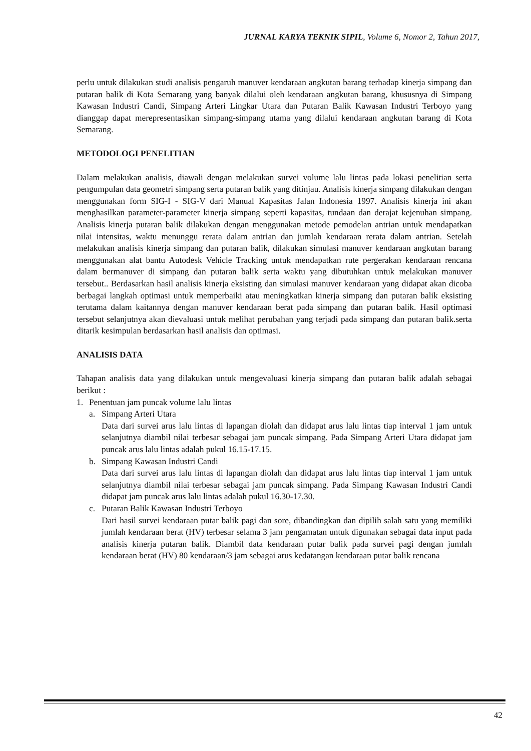JURNAL KARYA TEKNIK SIPIL, Volume 6, Nomor 2, Tahun 2017,
perlu untuk dilakukan studi analisis pengaruh manuver kendaraan angkutan barang terhadap kinerja simpang dan putaran balik di Kota Semarang yang banyak dilalui oleh kendaraan angkutan barang, khususnya di Simpang Kawasan Industri Candi, Simpang Arteri Lingkar Utara dan Putaran Balik Kawasan Industri Terboyo yang dianggap dapat merepresentasikan simpang-simpang utama yang dilalui kendaraan angkutan barang di Kota Semarang.
METODOLOGI PENELITIAN
Dalam melakukan analisis, diawali dengan melakukan survei volume lalu lintas pada lokasi penelitian serta pengumpulan data geometri simpang serta putaran balik yang ditinjau. Analisis kinerja simpang dilakukan dengan menggunakan form SIG-I - SIG-V dari Manual Kapasitas Jalan Indonesia 1997. Analisis kinerja ini akan menghasilkan parameter-parameter kinerja simpang seperti kapasitas, tundaan dan derajat kejenuhan simpang. Analisis kinerja putaran balik dilakukan dengan menggunakan metode pemodelan antrian untuk mendapatkan nilai intensitas, waktu menunggu rerata dalam antrian dan jumlah kendaraan rerata dalam antrian. Setelah melakukan analisis kinerja simpang dan putaran balik, dilakukan simulasi manuver kendaraan angkutan barang menggunakan alat bantu Autodesk Vehicle Tracking untuk mendapatkan rute pergerakan kendaraan rencana dalam bermanuver di simpang dan putaran balik serta waktu yang dibutuhkan untuk melakukan manuver tersebut.. Berdasarkan hasil analisis kinerja eksisting dan simulasi manuver kendaraan yang didapat akan dicoba berbagai langkah optimasi untuk memperbaiki atau meningkatkan kinerja simpang dan putaran balik eksisting terutama dalam kaitannya dengan manuver kendaraan berat pada simpang dan putaran balik. Hasil optimasi tersebut selanjutnya akan dievaluasi untuk melihat perubahan yang terjadi pada simpang dan putaran balik.serta ditarik kesimpulan berdasarkan hasil analisis dan optimasi.
ANALISIS DATA
Tahapan analisis data yang dilakukan untuk mengevaluasi kinerja simpang dan putaran balik adalah sebagai berikut :
1. Penentuan jam puncak volume lalu lintas
a. Simpang Arteri Utara
Data dari survei arus lalu lintas di lapangan diolah dan didapat arus lalu lintas tiap interval 1 jam untuk selanjutnya diambil nilai terbesar sebagai jam puncak simpang. Pada Simpang Arteri Utara didapat jam puncak arus lalu lintas adalah pukul 16.15-17.15.
b. Simpang Kawasan Industri Candi
Data dari survei arus lalu lintas di lapangan diolah dan didapat arus lalu lintas tiap interval 1 jam untuk selanjutnya diambil nilai terbesar sebagai jam puncak simpang. Pada Simpang Kawasan Industri Candi didapat jam puncak arus lalu lintas adalah pukul 16.30-17.30.
c. Putaran Balik Kawasan Industri Terboyo
Dari hasil survei kendaraan putar balik pagi dan sore, dibandingkan dan dipilih salah satu yang memiliki jumlah kendaraan berat (HV) terbesar selama 3 jam pengamatan untuk digunakan sebagai data input pada analisis kinerja putaran balik. Diambil data kendaraan putar balik pada survei pagi dengan jumlah kendaraan berat (HV) 80 kendaraan/3 jam sebagai arus kedatangan kendaraan putar balik rencana
42